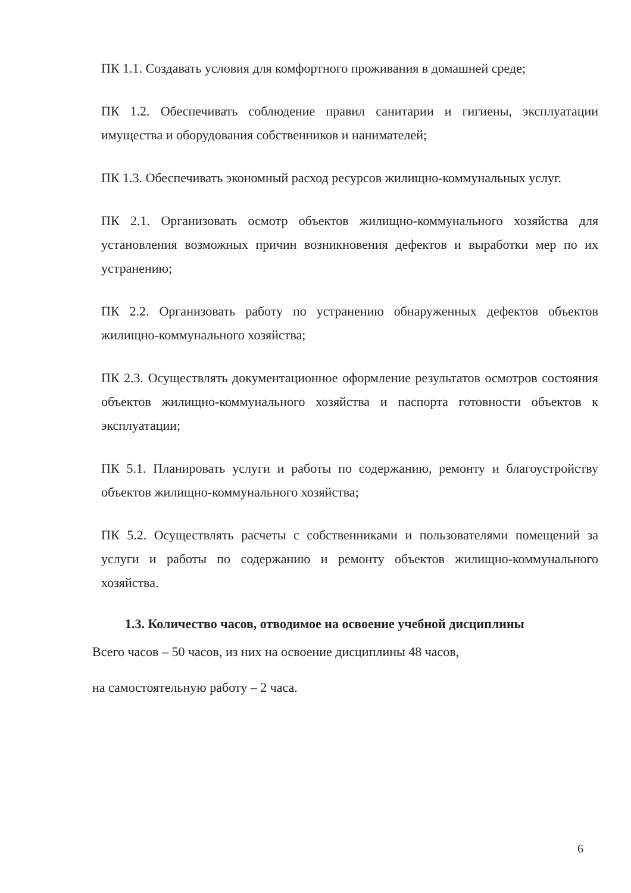ПК 1.1. Создавать условия для комфортного проживания в домашней среде;
ПК 1.2. Обеспечивать соблюдение правил санитарии и гигиены, эксплуатации имущества и оборудования собственников и нанимателей;
ПК 1.3. Обеспечивать экономный расход ресурсов жилищно-коммунальных услуг.
ПК 2.1. Организовать осмотр объектов жилищно-коммунального хозяйства для установления возможных причин возникновения дефектов и выработки мер по их устранению;
ПК 2.2. Организовать работу по устранению обнаруженных дефектов объектов жилищно-коммунального хозяйства;
ПК 2.3. Осуществлять документационное оформление результатов осмотров состояния объектов жилищно-коммунального хозяйства и паспорта готовности объектов к эксплуатации;
ПК 5.1. Планировать услуги и работы по содержанию, ремонту и благоустройству объектов жилищно-коммунального хозяйства;
ПК 5.2. Осуществлять расчеты с собственниками и пользователями помещений за услуги и работы по содержанию и ремонту объектов жилищно-коммунального хозяйства.
1.3. Количество часов, отводимое на освоение учебной дисциплины
Всего часов – 50 часов, из них на освоение дисциплины 48 часов,
на самостоятельную работу – 2 часа.
6